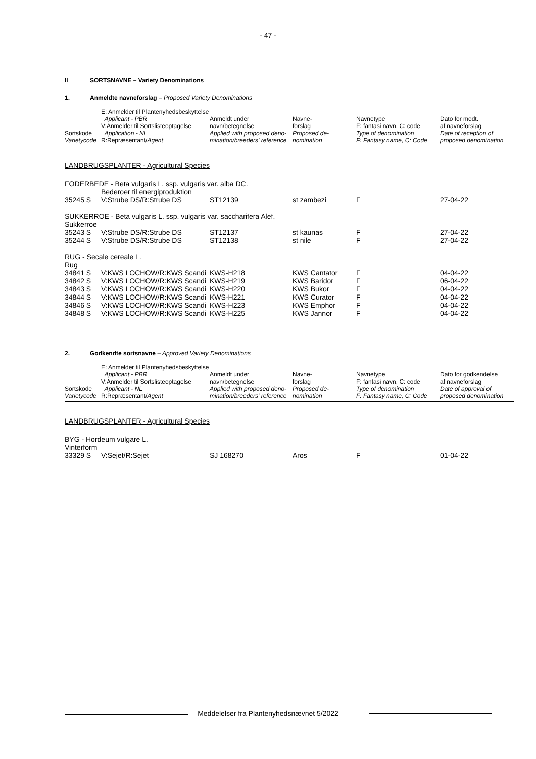- 47 -
II SORTSNAVNE – Variety Denominations
1. Anmeldte navneforslag – Proposed Variety Denominations
| Sortskode Varietycode | E: Anmelder til Plantenyhedsbeskyttelse Applicant - PBR V:Anmelder til Sortslisteoptagelse Application - NL R:Repræsentant/ Agent | Anmeldt under navn/betegnelse Applied with proposed deno- mination/breeders' reference | Navne- forslag Proposed de- nomination | Navnetype F: fantasi navn, C: code Type of denomination F: Fantasy name, C: Code | Dato for modt. af navneforslag Date of reception of proposed denomination |
| LANDBRUGSPLANTER - Agricultural Species | | | | | |
| FODERBEDE - Beta vulgaris L. ssp. vulgaris var. alba DC. | | | | | |
| | Bederoer til energiproduktion | | | | |
| 35245 S | V:Strube DS/R:Strube DS | ST12139 | st zambezi | F | 27-04-22 |
| SUKKERROE - Beta vulgaris L. ssp. vulgaris var. saccharifera Alef. | | | | | |
| Sukkerroe | | | | | |
| 35243 S | V:Strube DS/R:Strube DS | ST12137 | st kaunas | F | 27-04-22 |
| 35244 S | V:Strube DS/R:Strube DS | ST12138 | st nile | F | 27-04-22 |
| RUG - Secale cereale L. | | | | | |
| Rug | | | | | |
| 34841 S | V:KWS LOCHOW/R:KWS Scandi | KWS-H218 | KWS Cantator | F | 04-04-22 |
| 34842 S | V:KWS LOCHOW/R:KWS Scandi | KWS-H219 | KWS Baridor | F | 06-04-22 |
| 34843 S | V:KWS LOCHOW/R:KWS Scandi | KWS-H220 | KWS Bukor | F | 04-04-22 |
| 34844 S | V:KWS LOCHOW/R:KWS Scandi | KWS-H221 | KWS Curator | F | 04-04-22 |
| 34846 S | V:KWS LOCHOW/R:KWS Scandi | KWS-H223 | KWS Emphor | F | 04-04-22 |
| 34848 S | V:KWS LOCHOW/R:KWS Scandi | KWS-H225 | KWS Jannor | F | 04-04-22 |
2. Godkendte sortsnavne – Approved Variety Denominations
| Sortskode Varietycode | E: Anmelder til Plantenyhedsbeskyttelse Applicant - PBR V:Anmelder til Sortslisteoptagelse Applicant - NL R:Repræsentant/ Agent | Anmeldt under navn/betegnelse Applied with proposed deno- mination/breeders' reference | Navne- forslag Proposed de- nomination | Navnetype F: fantasi navn, C: code Type of denomination F: Fantasy name, C: Code | Dato for godkendelse af navneforslag Date of approval of proposed denomination |
| LANDBRUGSPLANTER - Agricultural Species | | | | | |
| BYG - Hordeum vulgare L. | | | | | |
| Vinterform | | | | | |
| 33329 S | V:Sejet/R:Sejet | SJ 168270 | Aros | F | 01-04-22 |
Meddelelser fra Plantenyhedsnævnet 5/2022